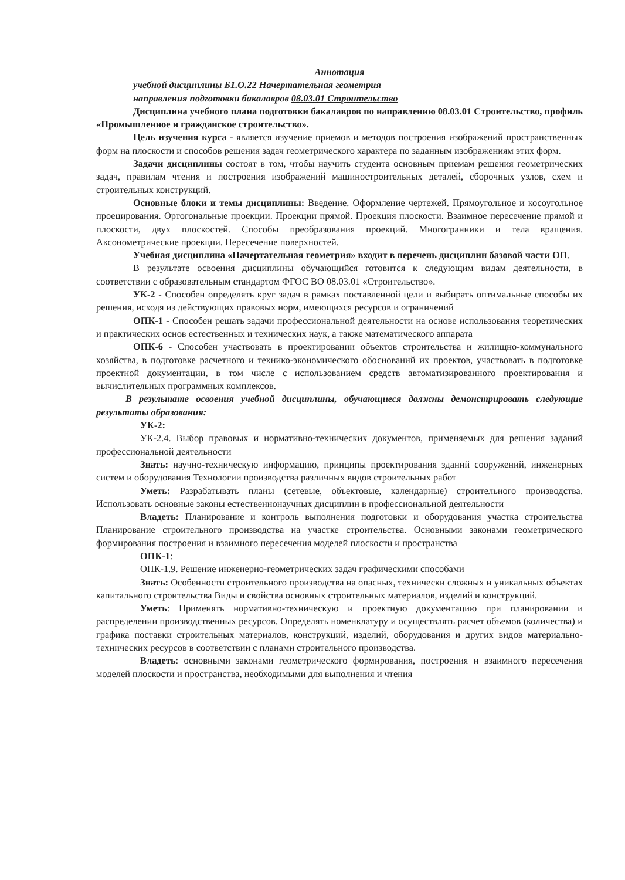Аннотация
учебной дисциплины Б1.О.22 Начертательная геометрия
направления подготовки бакалавров 08.03.01 Строительство
Дисциплина учебного плана подготовки бакалавров по направлению 08.03.01 Строительство, профиль «Промышленное и гражданское строительство».
Цель изучения курса - является изучение приемов и методов построения изображений пространственных форм на плоскости и способов решения задач геометрического характера по заданным изображениям этих форм.
Задачи дисциплины состоят в том, чтобы научить студента основным приемам решения геометрических задач, правилам чтения и построения изображений машиностроительных деталей, сборочных узлов, схем и строительных конструкций.
Основные блоки и темы дисциплины: Введение. Оформление чертежей. Прямоугольное и косоугольное проецирования. Ортогональные проекции. Проекции прямой. Проекция плоскости. Взаимное пересечение прямой и плоскости, двух плоскостей. Способы преобразования проекций. Многогранники и тела вращения. Аксонометрические проекции. Пересечение поверхностей.
Учебная дисциплина «Начертательная геометрия» входит в перечень дисциплин базовой части ОП.
В результате освоения дисциплины обучающийся готовится к следующим видам деятельности, в соответствии с образовательным стандартом ФГОС ВО 08.03.01 «Строительство».
УК-2 - Способен определять круг задач в рамках поставленной цели и выбирать оптимальные способы их решения, исходя из действующих правовых норм, имеющихся ресурсов и ограничений
ОПК-1 - Способен решать задачи профессиональной деятельности на основе использования теоретических и практических основ естественных и технических наук, а также математического аппарата
ОПК-6 - Способен участвовать в проектировании объектов строительства и жилищно-коммунального хозяйства, в подготовке расчетного и технико-экономического обоснований их проектов, участвовать в подготовке проектной документации, в том числе с использованием средств автоматизированного проектирования и вычислительных программных комплексов.
В результате освоения учебной дисциплины, обучающиеся должны демонстрировать следующие результаты образования:
УК-2:
УК-2.4. Выбор правовых и нормативно-технических документов, применяемых для решения заданий профессиональной деятельности
Знать: научно-техническую информацию, принципы проектирования зданий сооружений, инженерных систем и оборудования Технологии производства различных видов строительных работ
Уметь: Разрабатывать планы (сетевые, объектовые, календарные) строительного производства. Использовать основные законы естественнонаучных дисциплин в профессиональной деятельности
Владеть: Планирование и контроль выполнения подготовки и оборудования участка строительства Планирование строительного производства на участке строительства. Основными законами геометрического формирования построения и взаимного пересечения моделей плоскости и пространства
ОПК-1:
ОПК-1.9. Решение инженерно-геометрических задач графическими способами
Знать: Особенности строительного производства на опасных, технически сложных и уникальных объектах капитального строительства Виды и свойства основных строительных материалов, изделий и конструкций.
Уметь: Применять нормативно-техническую и проектную документацию при планировании и распределении производственных ресурсов. Определять номенклатуру и осуществлять расчет объемов (количества) и графика поставки строительных материалов, конструкций, изделий, оборудования и других видов материально-технических ресурсов в соответствии с планами строительного производства.
Владеть: основными законами геометрического формирования, построения и взаимного пересечения моделей плоскости и пространства, необходимыми для выполнения и чтения